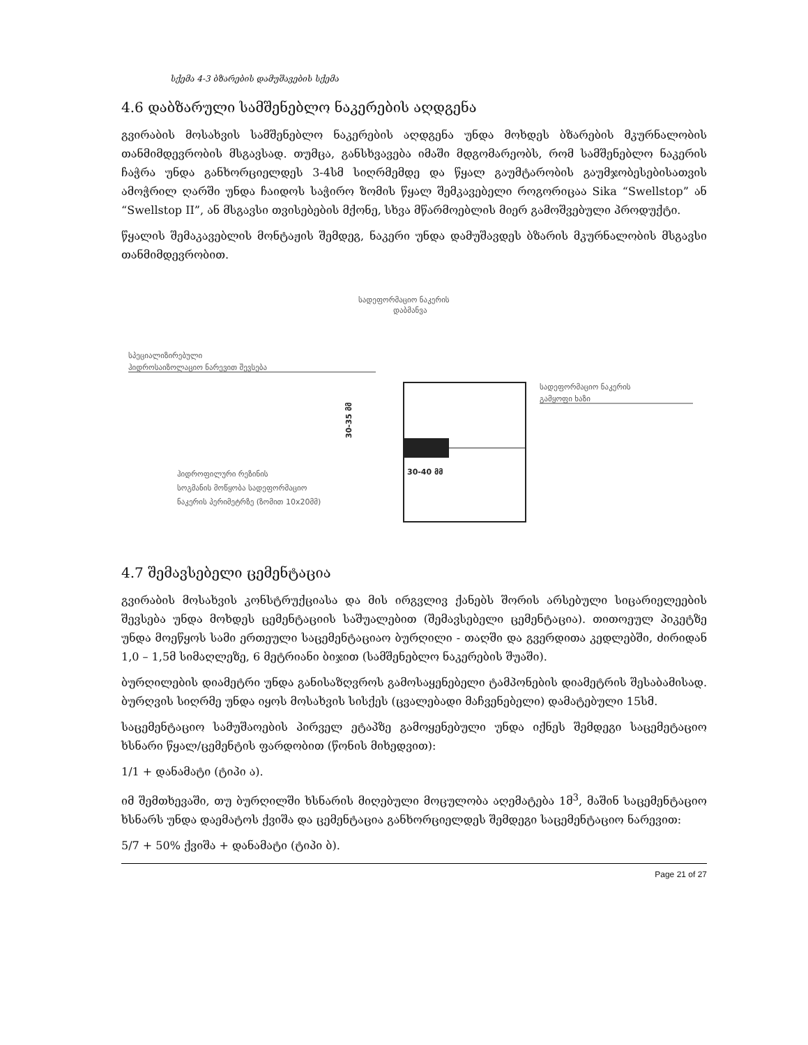სქემა 4-3 ბზარების დამუშავების სქემა
4.6 დაბზარული სამშენებლო ნაკერების აღდგენა
გვირაბის მოსახვის სამშენებლო ნაკერების აღდგენა უნდა მოხდეს ბზარების მკურნალობის თანმიმდევრობის მსგავსად. თუმცა, განსხვავება იმაში მდგომარეობს, რომ სამშენებლო ნაკერის ჩაჭრა უნდა განხორციელდეს 3-4სმ სიღრმემდე და წყალ გაუმტარობის გაუმჯობესებისათვის ამოჭრილ ღარში უნდა ჩაიდოს საჭირო ზომის წყალ შემკავებელი როგორიცაა Sika “Swellstop” ან “Swellstop II”, ან მსგავსი თვისებების მქონე, სხვა მწარმოებლის მიერ გამოშვებული პროდუქტი.
წყალის შემაკავებლის მონტაჟის შემდეგ, ნაკერი უნდა დამუშავდეს ბზარის მკურნალობის მსგავსი თანმიმდევრობით.
სადეფორმაციო ნაკერის
დაბმანვა
სპეციალიზირებული
ჰიდროსაიზოლაციო ნარევით შევსება
30-35 მმ
30-40 მმ
სადეფორმაციო ნაკერის
გამყოფი ხაზი
ჰიდროფილური რეზინის
სოგმანის მოწყობა სადეფორმაციო
ნაკერის პერიმეტრზე (ზომით 10x20მმ)
4.7 შემავსებელი ცემენტაცია
გვირაბის მოსახვის კონსტრუქციასა და მის ირგვლივ ქანებს შორის არსებული სიცარიელეების შევსება უნდა მოხდეს ცემენტაციის საშუალებით (შემავსებელი ცემენტაცია). თითოეულ პიკეტზე უნდა მოეწყოს სამი ერთეული საცემენტაციაო ბურღილი - თაღში და გვერდითა კედლებში, ძირიდან 1,0 – 1,5მ სიმაღლეზე, 6 მეტრიანი ბიჯით (სამშენებლო ნაკერების შუაში).
ბურღილების დიამეტრი უნდა განისაზღვროს გამოსაყენებელი ტამპონების დიამეტრის შესაბამისად. ბურღვის სიღრმე უნდა იყოს მოსახვის სისქეს (ცვალებადი მაჩვენებელი) დამატებული 15სმ.
საცემენტაციო სამუშაოების პირველ ეტაპზე გამოყენებული უნდა იქნეს შემდეგი საცემეტაციო ხსნარი წყალ/ცემენტის ფარდობით (წონის მიხედვით):
1/1 + დანამატი (ტიპი ა).
იმ შემთხევაში, თუ ბურღილში ხსნარის მიღებული მოცულობა აღემატება 1მ<sup>3</sup>, მაშინ საცემენტაციო ხსნარს უნდა დაემატოს ქვიშა და ცემენტაცია განხორციელდეს შემდეგი საცემენტაციო ნარევით:
5/7 + 50% ქვიშა + დანამატი (ტიპი ბ).
Page 21 of 27